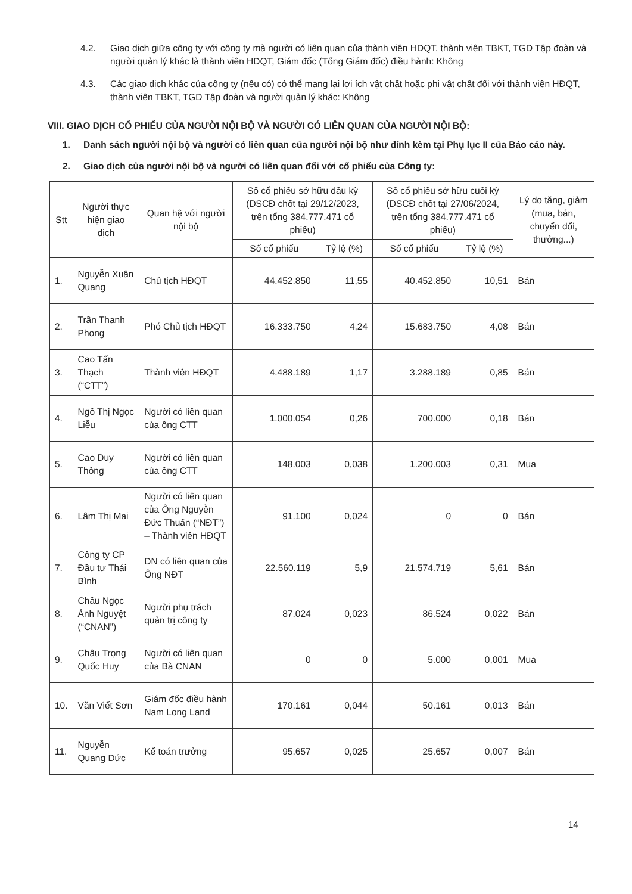4.2. Giao dịch giữa công ty với công ty mà người có liên quan của thành viên HĐQT, thành viên TBKT, TGĐ Tập đoàn và người quản lý khác là thành viên HĐQT, Giám đốc (Tổng Giám đốc) điều hành: Không
4.3. Các giao dịch khác của công ty (nếu có) có thể mang lại lợi ích vật chất hoặc phi vật chất đối với thành viên HĐQT, thành viên TBKT, TGĐ Tập đoàn và người quản lý khác: Không
VIII. GIAO DỊCH CỔ PHIẾU CỦA NGƯỜI NỘI BỘ VÀ NGƯỜI CÓ LIÊN QUAN CỦA NGƯỜI NỘI BỘ:
1. Danh sách người nội bộ và người có liên quan của người nội bộ như đính kèm tại Phụ lục II của Báo cáo này.
2. Giao dịch của người nội bộ và người có liên quan đối với cổ phiếu của Công ty:
| Stt | Người thực hiện giao dịch | Quan hệ với người nội bộ | Số cổ phiếu sở hữu đầu kỳ (DSCĐ chốt tại 29/12/2023, trên tổng 384.777.471 cổ phiếu) | | Số cổ phiếu sở hữu cuối kỳ (DSCĐ chốt tại 27/06/2024, trên tổng 384.777.471 cổ phiếu) | | Lý do tăng, giảm (mua, bán, chuyển đổi, thưởng...) |
| --- | --- | --- | --- | --- | --- | --- | --- |
| | | | Số cổ phiếu | Tỷ lệ (%) | Số cổ phiếu | Tỷ lệ (%) | |
| 1. | Nguyễn Xuân Quang | Chủ tịch HĐQT | 44.452.850 | 11,55 | 40.452.850 | 10,51 | Bán |
| 2. | Trần Thanh Phong | Phó Chủ tịch HĐQT | 16.333.750 | 4,24 | 15.683.750 | 4,08 | Bán |
| 3. | Cao Tấn Thạch (“CTT”) | Thành viên HĐQT | 4.488.189 | 1,17 | 3.288.189 | 0,85 | Bán |
| 4. | Ngô Thị Ngọc Liễu | Người có liên quan của ông CTT | 1.000.054 | 0,26 | 700.000 | 0,18 | Bán |
| 5. | Cao Duy Thông | Người có liên quan của ông CTT | 148.003 | 0,038 | 1.200.003 | 0,31 | Mua |
| 6. | Lâm Thị Mai | Người có liên quan của Ông Nguyễn Đức Thuấn (“NĐT”) – Thành viên HĐQT | 91.100 | 0,024 | 0 | 0 | Bán |
| 7. | Công ty CP Đầu tư Thái Bình | DN có liên quan của Ông NĐT | 22.560.119 | 5,9 | 21.574.719 | 5,61 | Bán |
| 8. | Châu Ngọc Ánh Nguyệt (“CNAN”) | Người phụ trách quản trị công ty | 87.024 | 0,023 | 86.524 | 0,022 | Bán |
| 9. | Châu Trọng Quốc Huy | Người có liên quan của Bà CNAN | 0 | 0 | 5.000 | 0,001 | Mua |
| 10. | Văn Viết Sơn | Giám đốc điều hành Nam Long Land | 170.161 | 0,044 | 50.161 | 0,013 | Bán |
| 11. | Nguyễn Quang Đức | Kế toán trưởng | 95.657 | 0,025 | 25.657 | 0,007 | Bán |
14